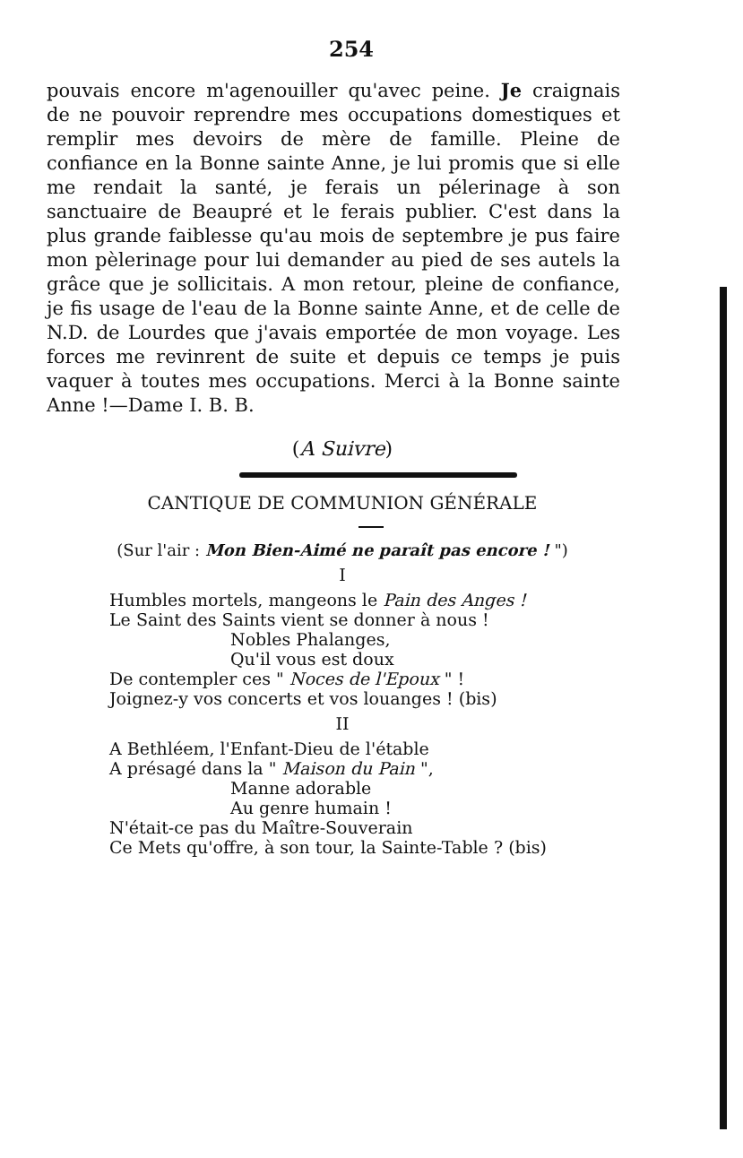254
pouvais encore m'agenouiller qu'avec peine. Je craignais de ne pouvoir reprendre mes occupations domestiques et remplir mes devoirs de mère de famille. Pleine de confiance en la Bonne sainte Anne, je lui promis que si elle me rendait la santé, je ferais un pélerinage à son sanctuaire de Beaupré et le ferais publier. C'est dans la plus grande faiblesse qu'au mois de septembre je pus faire mon pèlerinage pour lui demander au pied de ses autels la grâce que je sollicitais. A mon retour, pleine de confiance, je fis usage de l'eau de la Bonne sainte Anne, et de celle de N.D. de Lourdes que j'avais emportée de mon voyage. Les forces me revinrent de suite et depuis ce temps je puis vaquer à toutes mes occupations. Merci à la Bonne sainte Anne !—Dame I. B. B.
(A Suivre)
CANTIQUE DE COMMUNION GÉNÉRALE
(Sur l'air : Mon Bien-Aimé ne paraît pas encore ! ")
I
Humbles mortels, mangeons le Pain des Anges !
Le Saint des Saints vient se donner à nous !
Nobles Phalanges,
Qu'il vous est doux
De contempler ces " Noces de l'Epoux " !
Joignez-y vos concerts et vos louanges ! (bis)
II
A Bethléem, l'Enfant-Dieu de l'étable
A présagé dans la " Maison du Pain ",
Manne adorable
Au genre humain !
N'était-ce pas du Maître-Souverain
Ce Mets qu'offre, à son tour, la Sainte-Table ? (bis)